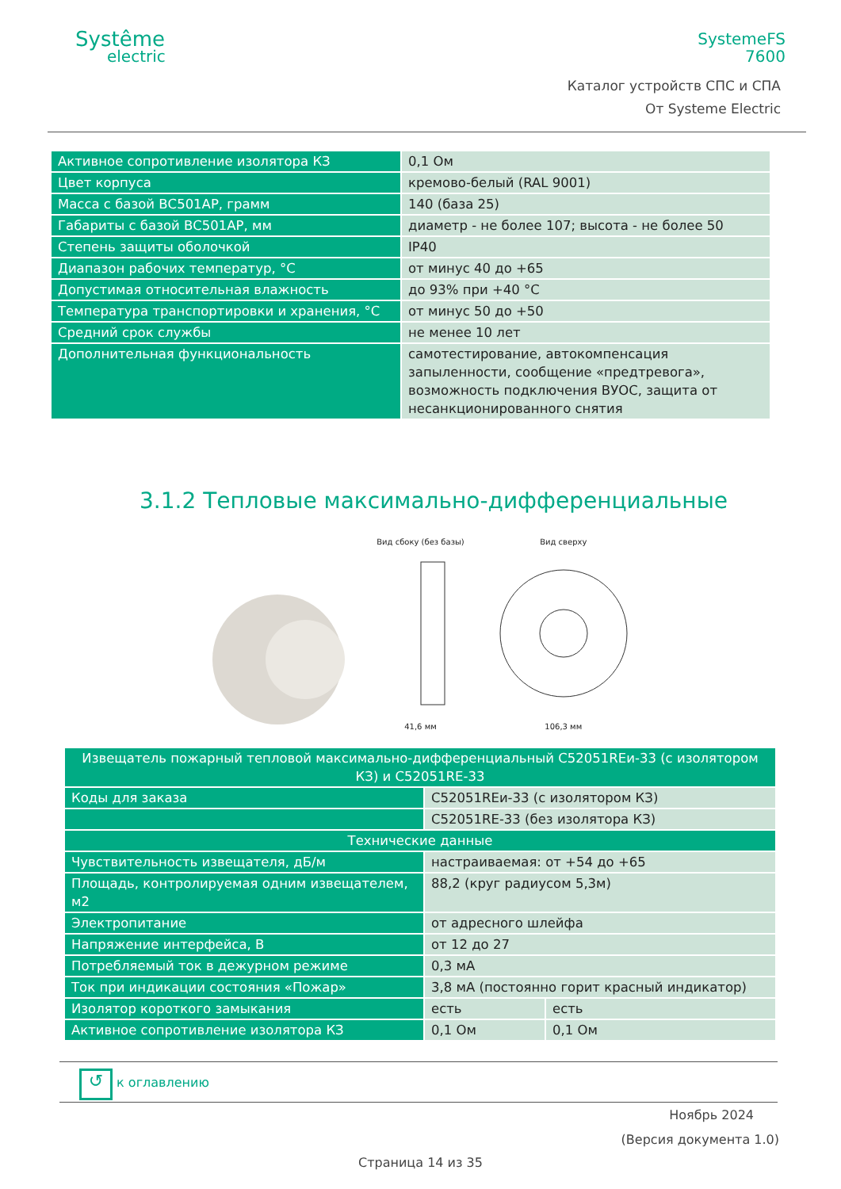Systême
electric
SystemeFS
7600
Каталог устройств СПС и СПА
От Systeme Electric
| Активное сопротивление изолятора КЗ | 0,1 Ом |
| Цвет корпуса | кремово-белый (RAL 9001) |
| Масса с базой ВС501АР, грамм | 140 (база 25) |
| Габариты с базой ВС501АР, мм | диаметр - не более 107; высота - не более 50 |
| Степень защиты оболочкой | IP40 |
| Диапазон рабочих температур, °С | от минус 40 до +65 |
| Допустимая относительная влажность | до 93% при +40 °С |
| Температура транспортировки и хранения, °С | от минус 50 до +50 |
| Средний срок службы | не менее 10 лет |
| Дополнительная функциональность | самотестирование, автокомпенсация запыленности, сообщение «предтревога», возможность подключения ВУОС, защита от несанкционированного снятия |
3.1.2 Тепловые максимально-дифференциальные
Вид сбоку (без базы)
41,6 мм
Вид сверху
106,3 мм
| Извещатель пожарный тепловой максимально-дифференциальный С52051REи-33 (с изолятором КЗ) и С52051RE-33 | | |
| Коды для заказа | С52051REи-33 (с изолятором КЗ) | |
| | С52051RE-33 (без изолятора КЗ) | |
| Технические данные | | |
| Чувствительность извещателя, дБ/м | настраиваемая: от +54 до +65 | |
| Площадь, контролируемая одним извещателем, м2 | 88,2 (круг радиусом 5,3м) | |
| Электропитание | от адресного шлейфа | |
| Напряжение интерфейса, В | от 12 до 27 | |
| Потребляемый ток в дежурном режиме | 0,3 мА | |
| Ток при индикации состояния «Пожар» | 3,8 мА (постоянно горит красный индикатор) | |
| Изолятор короткого замыкания | есть | есть |
| Активное сопротивление изолятора КЗ | 0,1 Ом | 0,1 Ом |
↺ к оглавлению
Ноябрь 2024
(Версия документа 1.0)
Страница 14 из 35